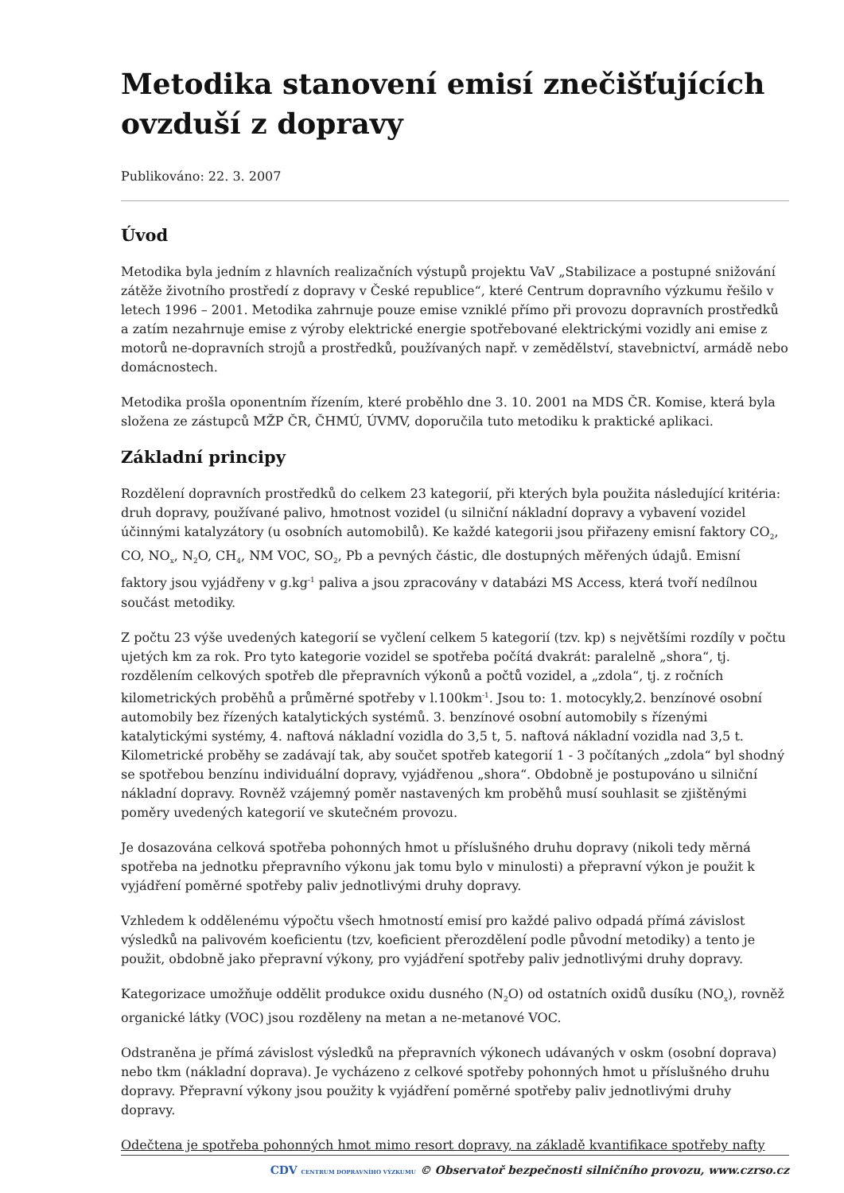Metodika stanovení emisí znečišťujících ovzduší z dopravy
Publikováno: 22. 3. 2007
Úvod
Metodika byla jedním z hlavních realizačních výstupů projektu VaV „Stabilizace a postupné snižování zátěže životního prostředí z dopravy v České republice“, které Centrum dopravního výzkumu řešilo v letech 1996 – 2001. Metodika zahrnuje pouze emise vzniklé přímo při provozu dopravních prostředků a zatím nezahrnuje emise z výroby elektrické energie spotřebované elektrickými vozidly ani emise z motorů ne-dopravních strojů a prostředků, používaných např. v zemědělství, stavebnictví, armádě nebo domácnostech.
Metodika prošla oponentním řízením, které proběhlo dne 3. 10. 2001 na MDS ČR. Komise, která byla složena ze zástupců MŽP ČR, ČHMÚ, ÚVMV, doporučila tuto metodiku k praktické aplikaci.
Základní principy
Rozdělení dopravních prostředků do celkem 23 kategorií, při kterých byla použita následující kritéria: druh dopravy, používané palivo, hmotnost vozidel (u silniční nákladní dopravy a vybavení vozidel účinnými katalyzátory (u osobních automobilů). Ke každé kategorii jsou přiřazeny emisní faktory CO<sub>2</sub>, CO, NO<sub>x</sub>, N<sub>2</sub>O, CH<sub>4</sub>, NM VOC, SO<sub>2</sub>, Pb a pevných částic, dle dostupných měřených údajů. Emisní faktory jsou vyjádřeny v g.kg<sup>-1</sup> paliva a jsou zpracovány v databázi MS Access, která tvoří nedílnou součást metodiky.
Z počtu 23 výše uvedených kategorií se vyčlení celkem 5 kategorií (tzv. kp) s největšími rozdíly v počtu ujetých km za rok. Pro tyto kategorie vozidel se spotřeba počítá dvakrát: paralelně „shora“, tj. rozdělením celkových spotřeb dle přepravních výkonů a počtů vozidel, a „zdola“, tj. z ročních kilometrických proběhů a průměrné spotřeby v l.100km<sup>-1</sup>. Jsou to: 1. motocykly,2. benzínové osobní automobily bez řízených katalytických systémů. 3. benzínové osobní automobily s řízenými katalytickými systémy, 4. naftová nákladní vozidla do 3,5 t, 5. naftová nákladní vozidla nad 3,5 t. Kilometrické proběhy se zadávají tak, aby součet spotřeb kategorií 1 - 3 počítaných „zdola“ byl shodný se spotřebou benzínu individuální dopravy, vyjádřenou „shora“. Obdobně je postupováno u silniční nákladní dopravy. Rovněž vzájemný poměr nastavených km proběhů musí souhlasit se zjištěnými poměry uvedených kategorií ve skutečném provozu.
Je dosazována celková spotřeba pohonných hmot u příslušného druhu dopravy (nikoli tedy měrná spotřeba na jednotku přepravního výkonu jak tomu bylo v minulosti) a přepravní výkon je použit k vyjádření poměrné spotřeby paliv jednotlivými druhy dopravy.
Vzhledem k oddělenému výpočtu všech hmotností emisí pro každé palivo odpadá přímá závislost výsledků na palivovém koeficientu (tzv, koeficient přerozdělení podle původní metodiky) a tento je použit, obdobně jako přepravní výkony, pro vyjádření spotřeby paliv jednotlivými druhy dopravy.
Kategorizace umožňuje oddělit produkce oxidu dusného (N<sub>2</sub>O) od ostatních oxidů dusíku (NO<sub>x</sub>), rovněž organické látky (VOC) jsou rozděleny na metan a ne-metanové VOC.
Odstraněna je přímá závislost výsledků na přepravních výkonech udávaných v oskm (osobní doprava) nebo tkm (nákladní doprava). Je vycházeno z celkové spotřeby pohonných hmot u příslušného druhu dopravy. Přepravní výkony jsou použity k vyjádření poměrné spotřeby paliv jednotlivými druhy dopravy.
Odečtena je spotřeba pohonných hmot mimo resort dopravy, na základě kvantifikace spotřeby nafty
CDV CENTRUM DOPRAVNÍHO VÝZKUMU © Observatoř bezpečnosti silničního provozu, www.czrso.cz